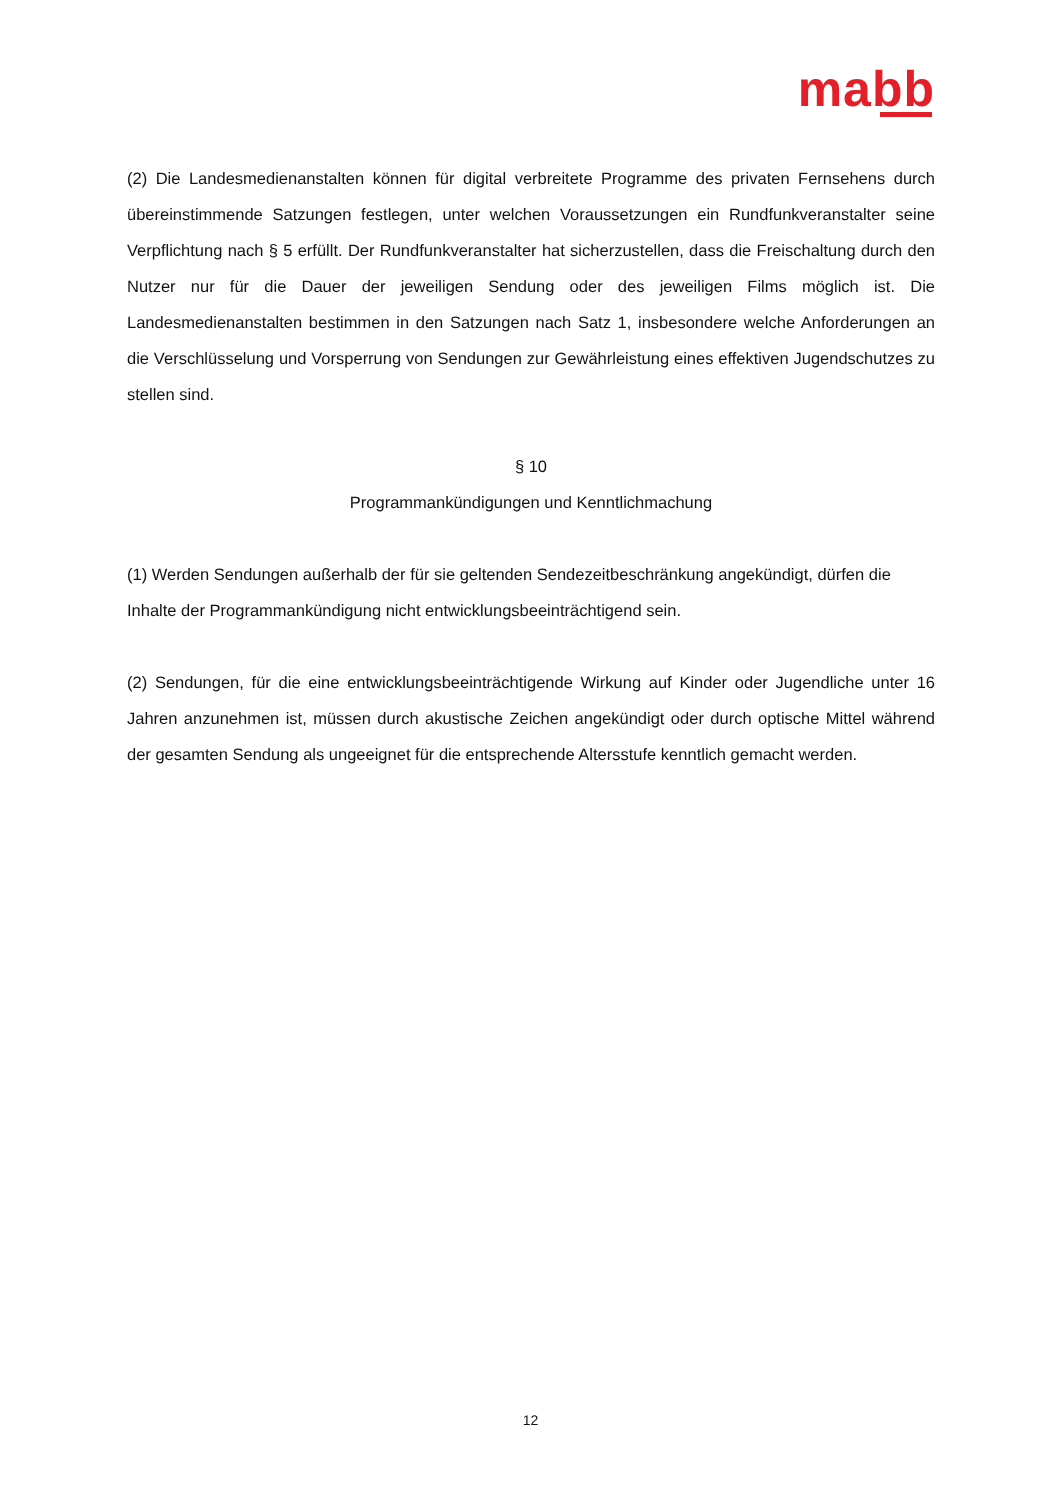mabb
(2) Die Landesmedienanstalten können für digital verbreitete Programme des privaten Fernsehens durch übereinstimmende Satzungen festlegen, unter welchen Voraussetzungen ein Rundfunkver­anstalter seine Verpflichtung nach § 5 erfüllt. Der Rundfunkveranstalter hat sicherzustellen, dass die Freischaltung durch den Nutzer nur für die Dauer der jeweiligen Sendung oder des jeweiligen Films möglich ist. Die Landesmedienanstalten bestimmen in den Satzungen nach Satz 1, insbesondere welche Anforderungen an die Verschlüsselung und Vorsperrung von Sendungen zur Gewährleistung eines effektiven Jugendschutzes zu stellen sind.
§ 10
Programmankündigungen und Kenntlichmachung
(1) Werden Sendungen außerhalb der für sie geltenden Sendezeitbeschränkung angekündigt, dürfen die Inhalte der Programmankündigung nicht entwicklungsbeeinträchtigend sein.
(2) Sendungen, für die eine entwicklungsbeeinträchtigende Wirkung auf Kinder oder Jugendliche unter 16 Jahren anzunehmen ist, müssen durch akustische Zeichen angekündigt oder durch optische Mittel während der gesamten Sendung als ungeeignet für die entsprechende Altersstufe kenntlich gemacht werden.
12